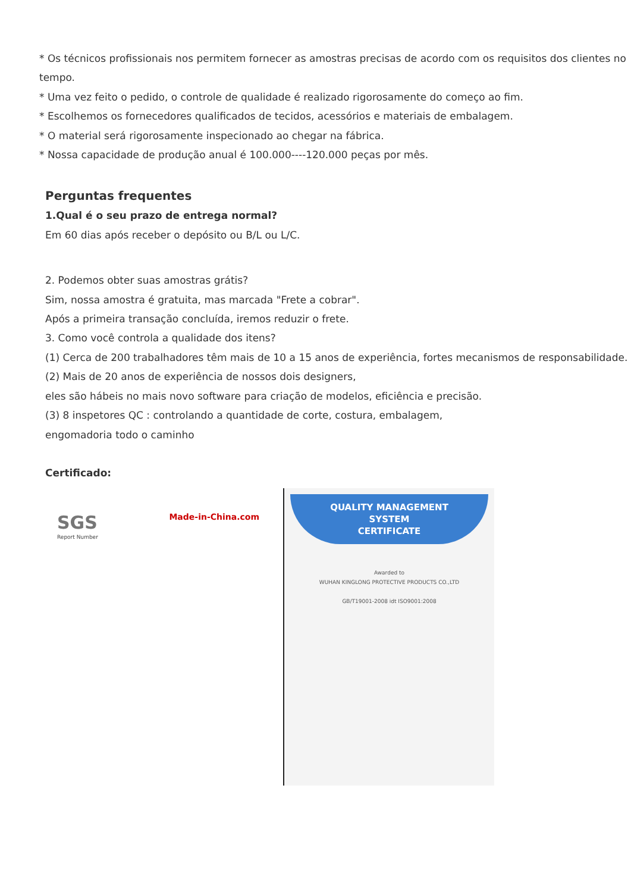* Os técnicos profissionais nos permitem fornecer as amostras precisas de acordo com os requisitos dos clientes no tempo.
* Uma vez feito o pedido, o controle de qualidade é realizado rigorosamente do começo ao fim.
* Escolhemos os fornecedores qualificados de tecidos, acessórios e materiais de embalagem.
* O material será rigorosamente inspecionado ao chegar na fábrica.
* Nossa capacidade de produção anual é 100.000----120.000 peças por mês.
Perguntas frequentes
1.Qual é o seu prazo de entrega normal?
Em 60 dias após receber o depósito ou B/L ou L/C.
2. Podemos obter suas amostras grátis?
Sim, nossa amostra é gratuita, mas marcada "Frete a cobrar".
Após a primeira transação concluída, iremos reduzir o frete.
3. Como você controla a qualidade dos itens?
(1) Cerca de 200 trabalhadores têm mais de 10 a 15 anos de experiência, fortes mecanismos de responsabilidade.
(2) Mais de 20 anos de experiência de nossos dois designers,
eles são hábeis no mais novo software para criação de modelos, eficiência e precisão.
(3) 8 inspetores QC : controlando a quantidade de corte, costura, embalagem,
engomadoria todo o caminho
Certificado:
Made-in-China.com
SGS
Report Number
QUALITY MANAGEMENT
SYSTEM
CERTIFICATE
Awarded to
WUHAN KINGLONG PROTECTIVE PRODUCTS CO.,LTD
GB/T19001-2008 idt ISO9001:2008